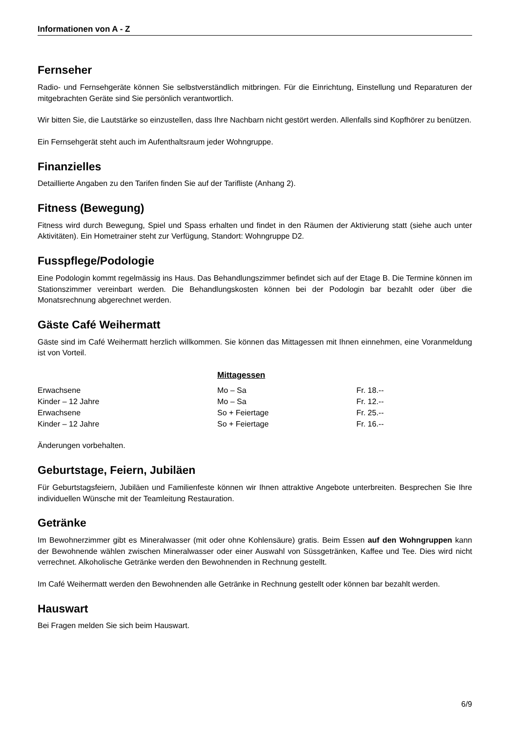Informationen von A - Z
Fernseher
Radio- und Fernsehgeräte können Sie selbstverständlich mitbringen. Für die Einrichtung, Einstellung und Reparaturen der mitgebrachten Geräte sind Sie persönlich verantwortlich.
Wir bitten Sie, die Lautstärke so einzustellen, dass Ihre Nachbarn nicht gestört werden. Allenfalls sind Kopfhörer zu benützen.
Ein Fernsehgerät steht auch im Aufenthaltsraum jeder Wohngruppe.
Finanzielles
Detaillierte Angaben zu den Tarifen finden Sie auf der Tarifliste (Anhang 2).
Fitness (Bewegung)
Fitness wird durch Bewegung, Spiel und Spass erhalten und findet in den Räumen der Aktivierung statt (siehe auch unter Aktivitäten). Ein Hometrainer steht zur Verfügung, Standort: Wohngruppe D2.
Fusspflege/Podologie
Eine Podologin kommt regelmässig ins Haus. Das Behandlungszimmer befindet sich auf der Etage B. Die Termine können im Stationszimmer vereinbart werden. Die Behandlungskosten können bei der Podologin bar bezahlt oder über die Monatsrechnung abgerechnet werden.
Gäste Café Weihermatt
Gäste sind im Café Weihermatt herzlich willkommen. Sie können das Mittagessen mit Ihnen einnehmen, eine Voranmeldung ist von Vorteil.
| | Mittagessen | |
| Erwachsene | Mo – Sa | Fr. 18.-- |
| Kinder – 12 Jahre | Mo – Sa | Fr. 12.-- |
| Erwachsene | So + Feiertage | Fr. 25.-- |
| Kinder – 12 Jahre | So + Feiertage | Fr. 16.-- |
Änderungen vorbehalten.
Geburtstage, Feiern, Jubiläen
Für Geburtstagsfeiern, Jubiläen und Familienfeste können wir Ihnen attraktive Angebote unterbreiten. Besprechen Sie Ihre individuellen Wünsche mit der Teamleitung Restauration.
Getränke
Im Bewohnerzimmer gibt es Mineralwasser (mit oder ohne Kohlensäure) gratis. Beim Essen auf den Wohngruppen kann der Bewohnende wählen zwischen Mineralwasser oder einer Auswahl von Süssgetränken, Kaffee und Tee. Dies wird nicht verrechnet. Alkoholische Getränke werden den Bewohnenden in Rechnung gestellt.
Im Café Weihermatt werden den Bewohnenden alle Getränke in Rechnung gestellt oder können bar bezahlt werden.
Hauswart
Bei Fragen melden Sie sich beim Hauswart.
6/9